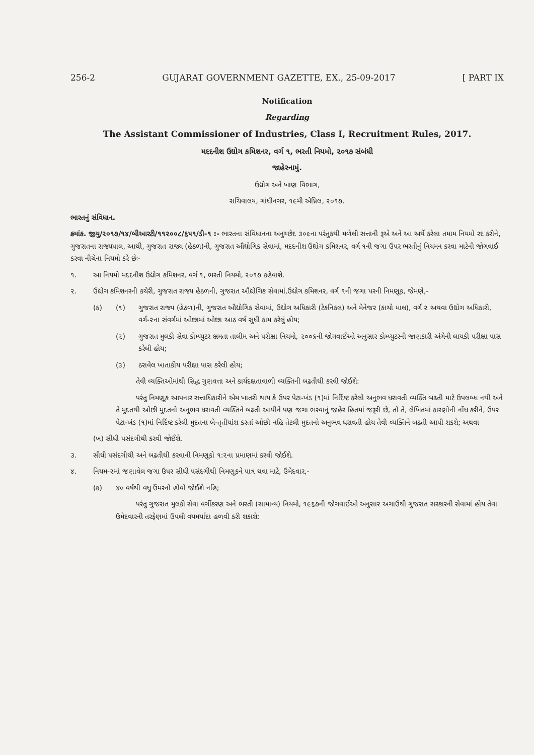256-2 GUJARAT GOVERNMENT GAZETTE, EX., 25-09-2017 [ PART IX
Notification
Regarding
The Assistant Commissioner of Industries, Class I, Recruitment Rules, 2017.
મદદનીશ ઉદ્યોગ કમિશનર, વર્ગ ૧, ભરતી નિયમો, ૨૦૧૭ સંબંધી
જાહેરનામું.
ઉદ્યોગ અને ખાણ વિભાગ,
સચિવાલય, ગાંધીનગર, ૧૯મી એપ્રિલ, ૨૦૧૭.
ભારતનું સંવિધાન.
ક્રમાંક. જીયુ/૨૦૧૭/૧૪/બીઆરટી/૧૧૨૦૦૮/૬૫૧/ડી-૧ :- ભારતના સંવિધાનના અનુચ્છેદ ૩૦૯ના પરંતુકથી મળેલી સત્તાની રૂએ અને આ અર્થે કરેલા તમામ નિયમો રદ કરીને, ગુજરાતના રાજ્યપાલ, આથી, ગુજરાત રાજ્ય (હેઠળ)ની, ગુજરાત ઔદ્યોગિક સેવામાં, મદદનીશ ઉદ્યોગ કમિશનર, વર્ગ ૧ની જગા ઉપર ભરતીનું નિયમન કરવા માટેની જોગવાઈ કરવા નીચેના નિયમો કરે છેઃ-
૧. આ નિયમો મદદનીશ ઉદ્યોગ કમિશનર, વર્ગ ૧, ભરતી નિયમો, ૨૦૧૭ કહેવાશે.
૨. ઉદ્યોગ કમિશનરની કચેરી, ગુજરાત રાજ્ય હેઠળની, ગુજરાત ઔદ્યોગિક સેવામાં,ઉદ્યોગ કમિશનર, વર્ગ ૧ની જગા પરની નિમણૂક, જેમણે,-
(ક) (૧) ગુજરાત રાજ્ય (હેઠળ)ની, ગુજરાત ઔદ્યોગિક સેવામાં, ઉદ્યોગ અધિકારી (ટેકનિકલ) અને મેનેજર (કાચો માલ), વર્ગ ૨ અથવા ઉદ્યોગ અધિકારી, વર્ગ-૨ના સંવર્ગમાં ઓછામાં ઓછા આઠ વર્ષ સુધી કામ કરેલું હોય;
(૨) ગુજરાત મુલકી સેવા કોમ્પ્યુટર ક્ષમતા તાલીમ અને પરીક્ષા નિયમો, ૨૦૦૬ની જોગવાઈઓ અનુસાર કોમ્પ્યુટરની જાણકારી અંગેની લાયકી પરીક્ષા પાસ કરેલી હોય;
(૩) ઠરાવેલ ખાતાકીય પરીક્ષા પાસ કરેલી હોય;
તેવી વ્યક્તિઓમાંથી સિદ્ધ ગુણવત્તા અને કાર્યદક્ષતાવાળી વ્યક્તિની બઢતીથી કરવી જોઈશે:
પરંતુ નિમણૂક આપનાર સત્તાધિકારીને એમ ખાતરી થાય કે ઉપર પેટા-ખંડ (૧)માં નિર્દિષ્ટ કરેલો અનુભવ ધરાવતી વ્યક્તિ બઢતી માટે ઉપલબ્ધ નથી અને તે મુદતથી ઓછી મુદતનો અનુભવ ધરાવતી વ્યક્તિને બઢતી આપીને પણ જગા ભરવાનું જાહેર હિતમાં જરૂરી છે, તો તે, લેખિતમાં કારણોની નોંધ કરીને, ઉપર પેટા-ખંડ (૧)માં નિર્દિષ્ટ કરેલી મુદતના બે-તૃતીયાંશ કરતાં ઓછી નહિ તેટલી મુદતનો અનુભવ ધરાવતી હોય તેવી વ્યક્તિને બઢતી આપી શકશે; અથવા
(ખ) સીધી પસંદગીથી કરવી જોઈશે.
૩. સીધી પસંદગીથી અને બઢતીથી કરવાની નિમણૂકો ૧:૨ના પ્રમાણમાં કરવી જોઈશે.
૪. નિયમ-૨માં જણાવેલ જગા ઉપર સીધી પસંદગીથી નિમણૂકને પાત્ર થવા માટે, ઉમેદવાર,-
(ક) ૪૦ વર્ષથી વધુ ઉંમરનો હોવો જોઈશે નહિ;
પરંતુ ગુજરાત મુલકી સેવા વર્ગીકરણ અને ભરતી (સામાન્ય) નિયમો, ૧૯૬૭ની જોગવાઈઓ અનુસાર અગાઉથી ગુજરાત સરકારની સેવામાં હોય તેવા ઉમેદવારની તરફેણમાં ઉપલી વયમર્યાદા હળવી કરી શકાશે: